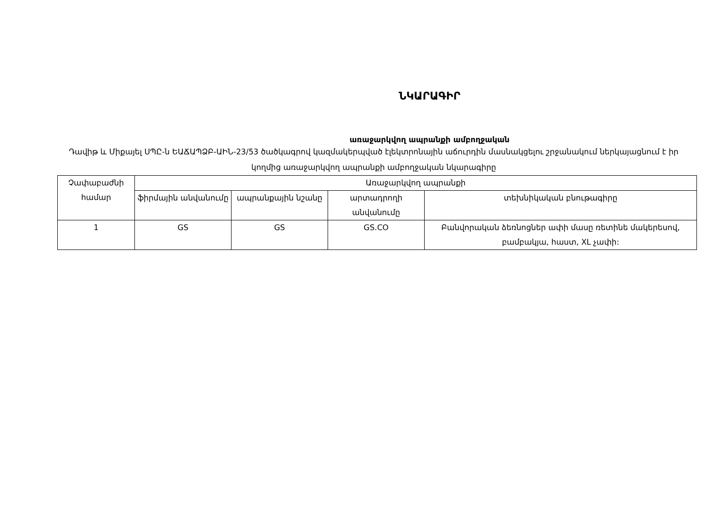ՆԿԱՐԱԳԻՐ
առաջարկվող ապրանքի ամբողջական
Դավիթ և Միքայել ՍՊԸ-ն ԵԱՃԱՊՁԲ-ԱԻՆ-23/53 ծածկագրով կազմակերպված էլեկտրոնային աճուրդին մասնակցելու շրջանակում ներկայացնում է իր կողմից առաջարկվող ապրանքի ամբողջական նկարագիրը
| Չափաբաժնի համար | Առաջարկվող ապրանքի | | | |
| --- | --- | --- | --- | --- |
| | ֆիրմային անվանումը | ապրանքային նշանը | արտադրողի անվանումը | տեխնիկական բնութագիրը |
| 1 | GS | GS | GS.CO | Բանվորական ձեռնոցներ ափի մասը ռետինե մակերեսով, բամբակյա, հաստ, XL չափի: |